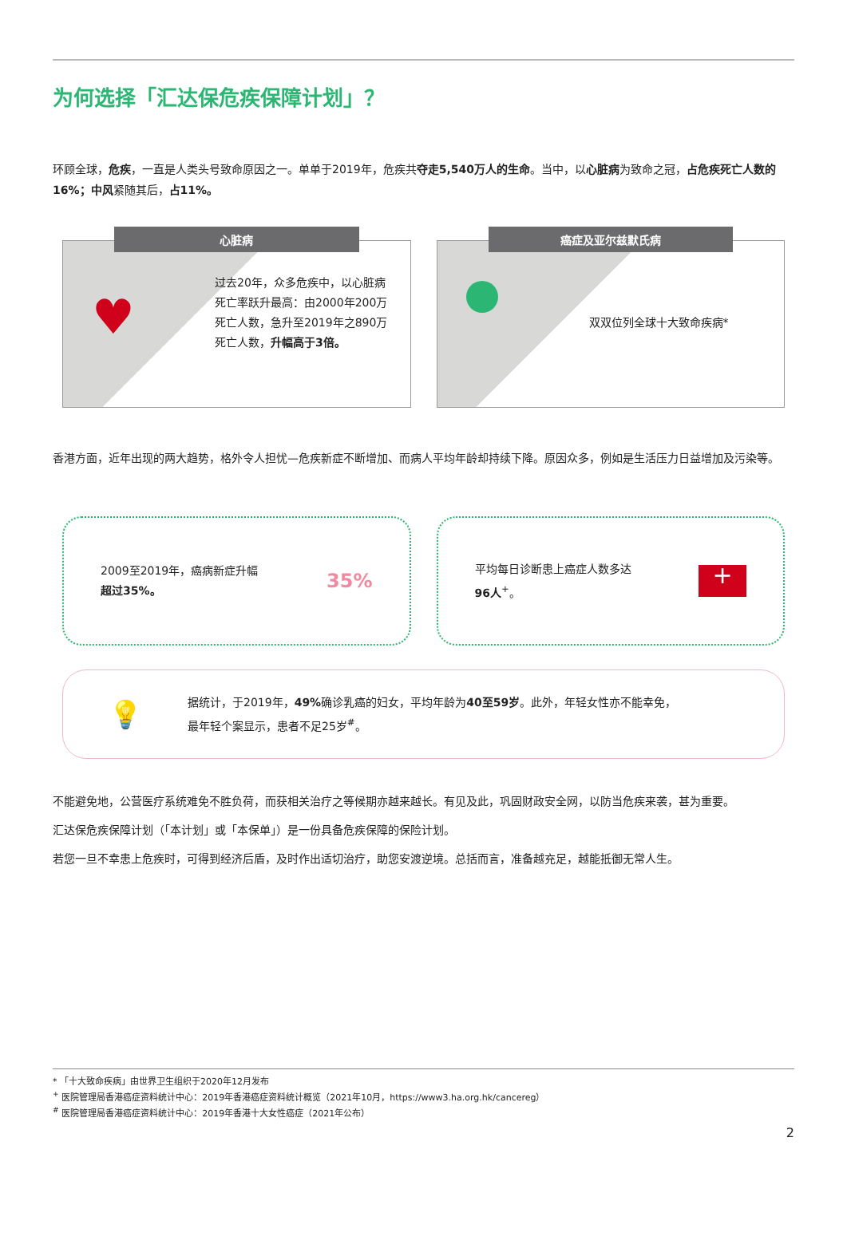为何选择「汇达保危疾保障计划」？
环顾全球，危疾，一直是人类头号致命原因之一。单单于2019年，危疾共夺走5,540万人的生命。当中，以心脏病为致命之冠，占危疾死亡人数的16%；中风紧随其后，占11%。
心脏病
♥
过去20年，众多危疾中，以心脏病死亡率跃升最高：由2000年200万死亡人数，急升至2019年之890万死亡人数，升幅高于3倍。
癌症及亚尔兹默氏病
双双位列全球十大致命疾病*
香港方面，近年出现的两大趋势，格外令人担忧—危疾新症不断增加、而病人平均年龄却持续下降。原因众多，例如是生活压力日益增加及污染等。
2009至2019年，癌病新症升幅
超过35%。
35%
平均每日诊断患上癌症人数多达
96人<sup>+</sup>。
+
💡
据统计，于2019年，49% 确诊乳癌的妇女，平均年龄为40至59岁。此外，年轻女性亦不能幸免，
最年轻个案显示，患者不足25岁<sup>#</sup>。
不能避免地，公营医疗系统难免不胜负荷，而获相关治疗之等候期亦越来越长。有见及此，巩固财政安全网，以防当危疾来袭，甚为重要。
汇达保危疾保障计划（「本计划」或「本保单」）是一份具备危疾保障的保险计划。
若您一旦不幸患上危疾时，可得到经济后盾，及时作出适切治疗，助您安渡逆境。总括而言，准备越充足，越能抵御无常人生。
* 「十大致命疾病」由世界卫生组织于2020年12月发布
<sup>+</sup> 医院管理局香港癌症资料统计中心：2019年香港癌症资料统计概览（2021年10月，https://www3.ha.org.hk/cancereg）
<sup>#</sup> 医院管理局香港癌症资料统计中心：2019年香港十大女性癌症（2021年公布）
2